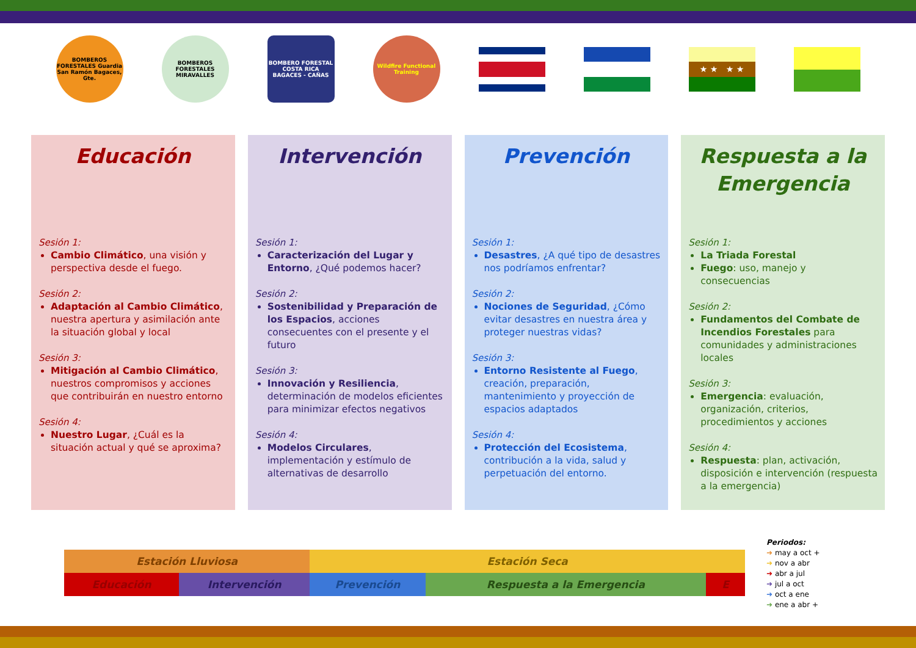BOMBEROS FORESTALES Guardia San Ramón Bagaces, Gte.
BOMBEROS FORESTALES MIRAVALLES
BOMBERO FORESTAL COSTA RICA BAGACES - CAÑAS
Wildfire Functional Training
★ ★ ★ ★
Educación
Sesión 1:
Cambio Climático, una visión y perspectiva desde el fuego.
Sesión 2:
Adaptación al Cambio Climático, nuestra apertura y asimilación ante la situación global y local
Sesión 3:
Mitigación al Cambio Climático, nuestros compromisos y acciones que contribuirán en nuestro entorno
Sesión 4:
Nuestro Lugar, ¿Cuál es la situación actual y qué se aproxima?
Intervención
Sesión 1:
Caracterización del Lugar y Entorno, ¿Qué podemos hacer?
Sesión 2:
Sostenibilidad y Preparación de los Espacios, acciones consecuentes con el presente y el futuro
Sesión 3:
Innovación y Resiliencia, determinación de modelos eficientes para minimizar efectos negativos
Sesión 4:
Modelos Circulares, implementación y estímulo de alternativas de desarrollo
Prevención
Sesión 1:
Desastres, ¿A qué tipo de desastres nos podríamos enfrentar?
Sesión 2:
Nociones de Seguridad, ¿Cómo evitar desastres en nuestra área y proteger nuestras vidas?
Sesión 3:
Entorno Resistente al Fuego, creación, preparación, mantenimiento y proyección de espacios adaptados
Sesión 4:
Protección del Ecosistema, contribución a la vida, salud y perpetuación del entorno.
Respuesta a la Emergencia
Sesión 1:
La Triada Forestal
Fuego: uso, manejo y consecuencias
Sesión 2:
Fundamentos del Combate de Incendios Forestales para comunidades y administraciones locales
Sesión 3:
Emergencia: evaluación, organización, criterios, procedimientos y acciones
Sesión 4:
Respuesta: plan, activación, disposición e intervención (respuesta a la emergencia)
| Estación Lluviosa | | Estación Seca | | |
| Educación | Intervención | Prevención | Respuesta a la Emergencia | E |
Periodos:
➜ may a oct +
➜ nov a abr
➜ abr a jul
➜ jul a oct
➜ oct a ene
➜ ene a abr +